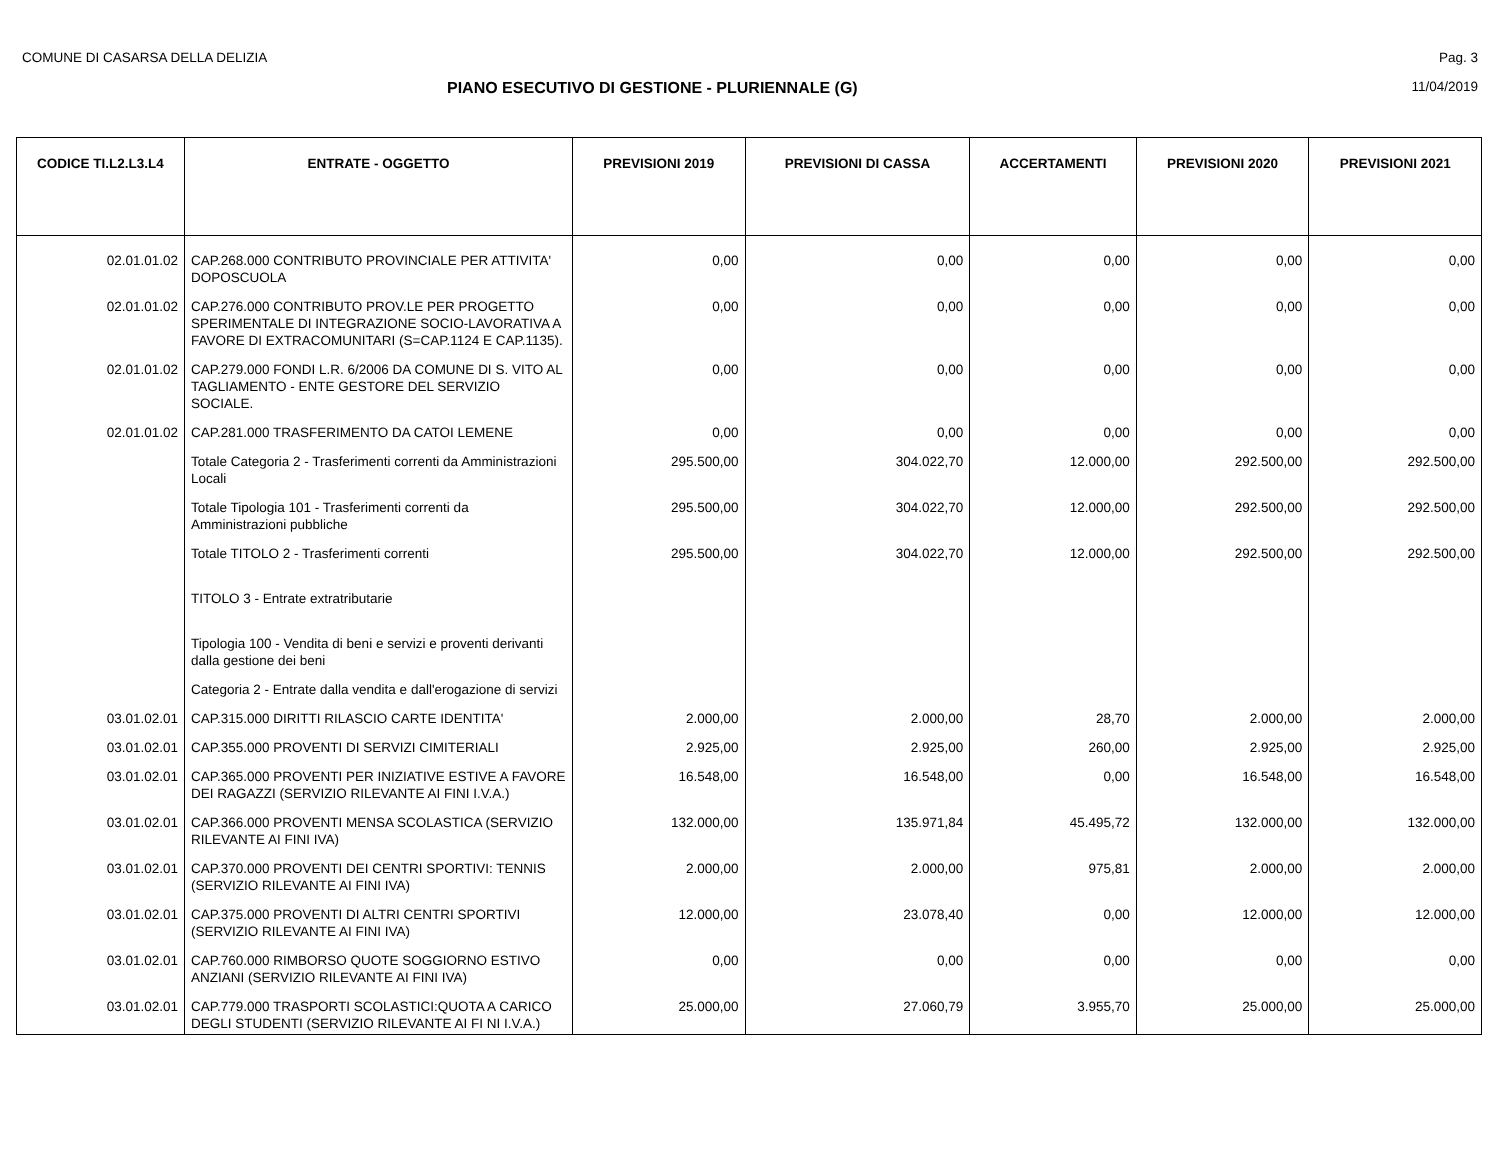COMUNE DI CASARSA DELLA DELIZIA Pag. 3
PIANO ESECUTIVO DI GESTIONE - PLURIENNALE (G) 11/04/2019
| CODICE TI.L2.L3.L4 | ENTRATE - OGGETTO | PREVISIONI 2019 | PREVISIONI DI CASSA | ACCERTAMENTI | PREVISIONI 2020 | PREVISIONI 2021 |
| --- | --- | --- | --- | --- | --- | --- |
| 02.01.01.02 | CAP.268.000 CONTRIBUTO PROVINCIALE PER ATTIVITA' DOPOSCUOLA | 0,00 | 0,00 | 0,00 | 0,00 | 0,00 |
| 02.01.01.02 | CAP.276.000 CONTRIBUTO PROV.LE PER PROGETTO SPERIMENTALE DI INTEGRAZIONE SOCIO-LAVORATIVA A FAVORE DI EXTRACOMUNITARI (S=CAP.1124 E CAP.1135). | 0,00 | 0,00 | 0,00 | 0,00 | 0,00 |
| 02.01.01.02 | CAP.279.000 FONDI L.R. 6/2006 DA COMUNE DI S. VITO AL TAGLIAMENTO - ENTE GESTORE DEL SERVIZIO SOCIALE. | 0,00 | 0,00 | 0,00 | 0,00 | 0,00 |
| 02.01.01.02 | CAP.281.000 TRASFERIMENTO DA CATOI LEMENE | 0,00 | 0,00 | 0,00 | 0,00 | 0,00 |
| | Totale Categoria 2 - Trasferimenti correnti da Amministrazioni Locali | 295.500,00 | 304.022,70 | 12.000,00 | 292.500,00 | 292.500,00 |
| | Totale Tipologia 101 - Trasferimenti correnti da Amministrazioni pubbliche | 295.500,00 | 304.022,70 | 12.000,00 | 292.500,00 | 292.500,00 |
| | Totale TITOLO 2 - Trasferimenti correnti | 295.500,00 | 304.022,70 | 12.000,00 | 292.500,00 | 292.500,00 |
| | TITOLO 3 - Entrate extratributarie | | | | | |
| | Tipologia 100 - Vendita di beni e servizi e proventi derivanti dalla gestione dei beni | | | | | |
| | Categoria 2 - Entrate dalla vendita e dall'erogazione di servizi | | | | | |
| 03.01.02.01 | CAP.315.000 DIRITTI RILASCIO CARTE IDENTITA' | 2.000,00 | 2.000,00 | 28,70 | 2.000,00 | 2.000,00 |
| 03.01.02.01 | CAP.355.000 PROVENTI DI SERVIZI CIMITERIALI | 2.925,00 | 2.925,00 | 260,00 | 2.925,00 | 2.925,00 |
| 03.01.02.01 | CAP.365.000 PROVENTI PER INIZIATIVE ESTIVE A FAVORE DEI RAGAZZI (SERVIZIO RILEVANTE AI FINI I.V.A.) | 16.548,00 | 16.548,00 | 0,00 | 16.548,00 | 16.548,00 |
| 03.01.02.01 | CAP.366.000 PROVENTI MENSA SCOLASTICA (SERVIZIO RILEVANTE AI FINI IVA) | 132.000,00 | 135.971,84 | 45.495,72 | 132.000,00 | 132.000,00 |
| 03.01.02.01 | CAP.370.000 PROVENTI DEI CENTRI SPORTIVI: TENNIS (SERVIZIO RILEVANTE AI FINI IVA) | 2.000,00 | 2.000,00 | 975,81 | 2.000,00 | 2.000,00 |
| 03.01.02.01 | CAP.375.000 PROVENTI DI ALTRI CENTRI SPORTIVI (SERVIZIO RILEVANTE AI FINI IVA) | 12.000,00 | 23.078,40 | 0,00 | 12.000,00 | 12.000,00 |
| 03.01.02.01 | CAP.760.000 RIMBORSO QUOTE SOGGIORNO ESTIVO ANZIANI (SERVIZIO RILEVANTE AI FINI IVA) | 0,00 | 0,00 | 0,00 | 0,00 | 0,00 |
| 03.01.02.01 | CAP.779.000 TRASPORTI SCOLASTICI:QUOTA A CARICO DEGLI STUDENTI (SERVIZIO RILEVANTE AI FI NI I.V.A.) | 25.000,00 | 27.060,79 | 3.955,70 | 25.000,00 | 25.000,00 |